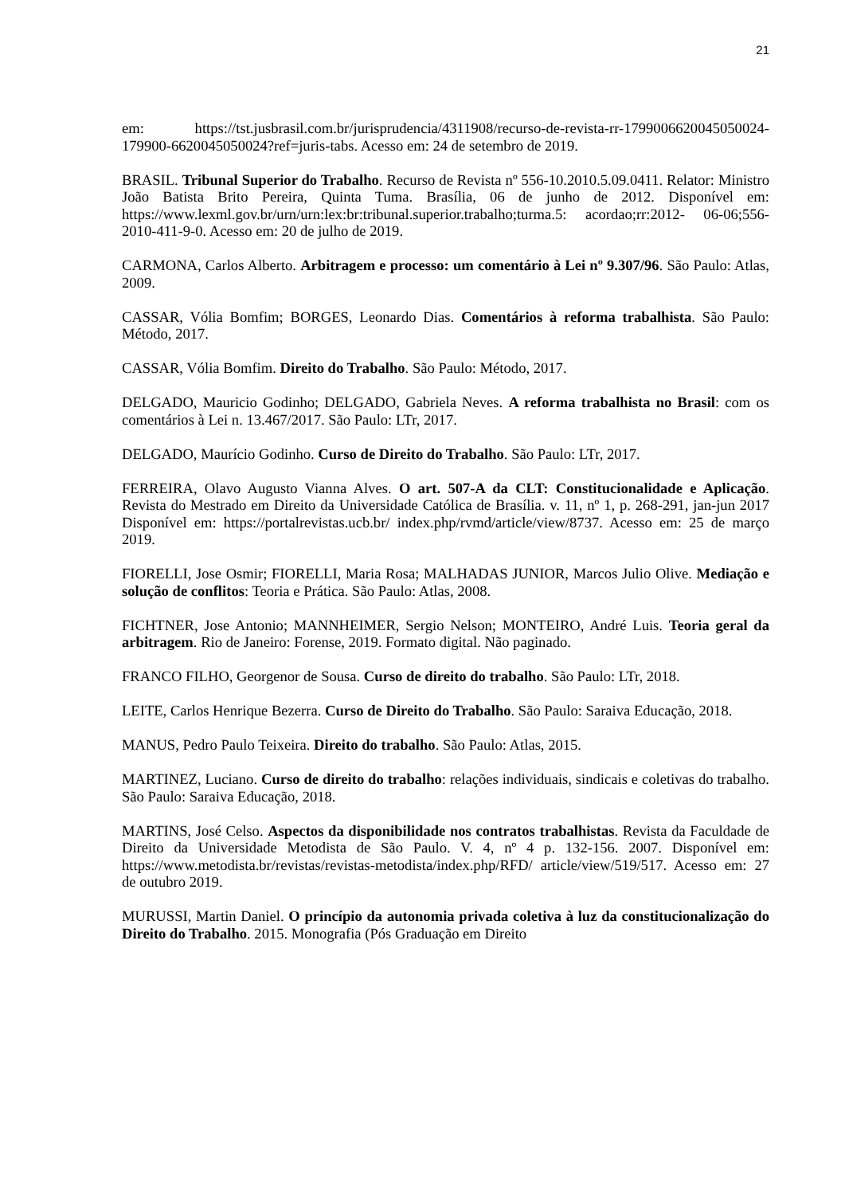21
em: https://tst.jusbrasil.com.br/jurisprudencia/4311908/recurso-de-revista-rr-1799006620045050024-179900-6620045050024?ref=juris-tabs. Acesso em: 24 de setembro de 2019.
BRASIL. Tribunal Superior do Trabalho. Recurso de Revista nº 556-10.2010.5.09.0411. Relator: Ministro João Batista Brito Pereira, Quinta Tuma. Brasília, 06 de junho de 2012. Disponível em: https://www.lexml.gov.br/urn/urn:lex:br:tribunal.superior.trabalho;turma.5: acordao;rr:2012- 06-06;556-2010-411-9-0. Acesso em: 20 de julho de 2019.
CARMONA, Carlos Alberto. Arbitragem e processo: um comentário à Lei nº 9.307/96. São Paulo: Atlas, 2009.
CASSAR, Vólia Bomfim; BORGES, Leonardo Dias. Comentários à reforma trabalhista. São Paulo: Método, 2017.
CASSAR, Vólia Bomfim. Direito do Trabalho. São Paulo: Método, 2017.
DELGADO, Mauricio Godinho; DELGADO, Gabriela Neves. A reforma trabalhista no Brasil: com os comentários à Lei n. 13.467/2017. São Paulo: LTr, 2017.
DELGADO, Maurício Godinho. Curso de Direito do Trabalho. São Paulo: LTr, 2017.
FERREIRA, Olavo Augusto Vianna Alves. O art. 507-A da CLT: Constitucionalidade e Aplicação. Revista do Mestrado em Direito da Universidade Católica de Brasília. v. 11, nº 1, p. 268-291, jan-jun 2017 Disponível em: https://portalrevistas.ucb.br/ index.php/rvmd/article/view/8737. Acesso em: 25 de março 2019.
FIORELLI, Jose Osmir; FIORELLI, Maria Rosa; MALHADAS JUNIOR, Marcos Julio Olive. Mediação e solução de conflitos: Teoria e Prática. São Paulo: Atlas, 2008.
FICHTNER, Jose Antonio; MANNHEIMER, Sergio Nelson; MONTEIRO, André Luis. Teoria geral da arbitragem. Rio de Janeiro: Forense, 2019. Formato digital. Não paginado.
FRANCO FILHO, Georgenor de Sousa. Curso de direito do trabalho. São Paulo: LTr, 2018.
LEITE, Carlos Henrique Bezerra. Curso de Direito do Trabalho. São Paulo: Saraiva Educação, 2018.
MANUS, Pedro Paulo Teixeira. Direito do trabalho. São Paulo: Atlas, 2015.
MARTINEZ, Luciano. Curso de direito do trabalho: relações individuais, sindicais e coletivas do trabalho. São Paulo: Saraiva Educação, 2018.
MARTINS, José Celso. Aspectos da disponibilidade nos contratos trabalhistas. Revista da Faculdade de Direito da Universidade Metodista de São Paulo. V. 4, nº 4 p. 132-156. 2007. Disponível em: https://www.metodista.br/revistas/revistas-metodista/index.php/RFD/ article/view/519/517. Acesso em: 27 de outubro 2019.
MURUSSI, Martin Daniel. O princípio da autonomia privada coletiva à luz da constitucionalização do Direito do Trabalho. 2015. Monografia (Pós Graduação em Direito